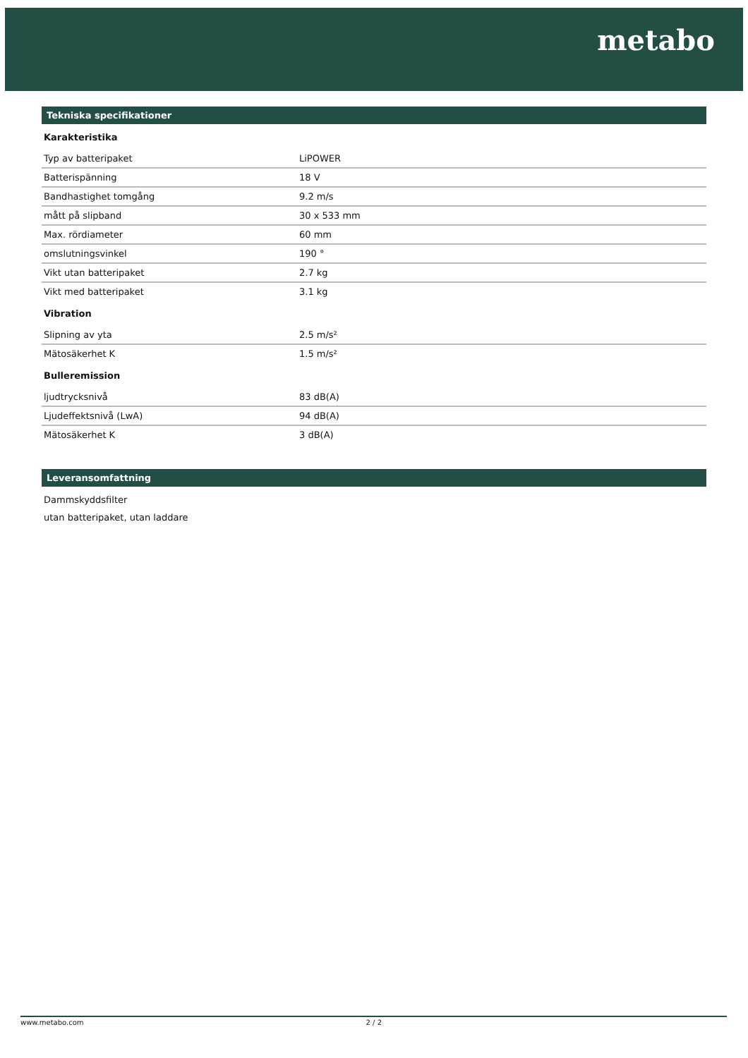metabo
Tekniska specifikationer
Karakteristika
| Typ av batteripaket | LiPOWER |
| Batterispänning | 18 V |
| Bandhastighet tomgång | 9.2 m/s |
| mått på slipband | 30 x 533 mm |
| Max. rördiameter | 60 mm |
| omslutningsvinkel | 190 ° |
| Vikt utan batteripaket | 2.7 kg |
| Vikt med batteripaket | 3.1 kg |
Vibration
| Slipning av yta | 2.5 m/s² |
| Mätosäkerhet K | 1.5 m/s² |
Bulleremission
| ljudtrycksnivå | 83 dB(A) |
| Ljudeffektsnivå (LwA) | 94 dB(A) |
| Mätosäkerhet K | 3 dB(A) |
Leveransomfattning
Dammskyddsfilter
utan batteripaket, utan laddare
www.metabo.com 2 / 2